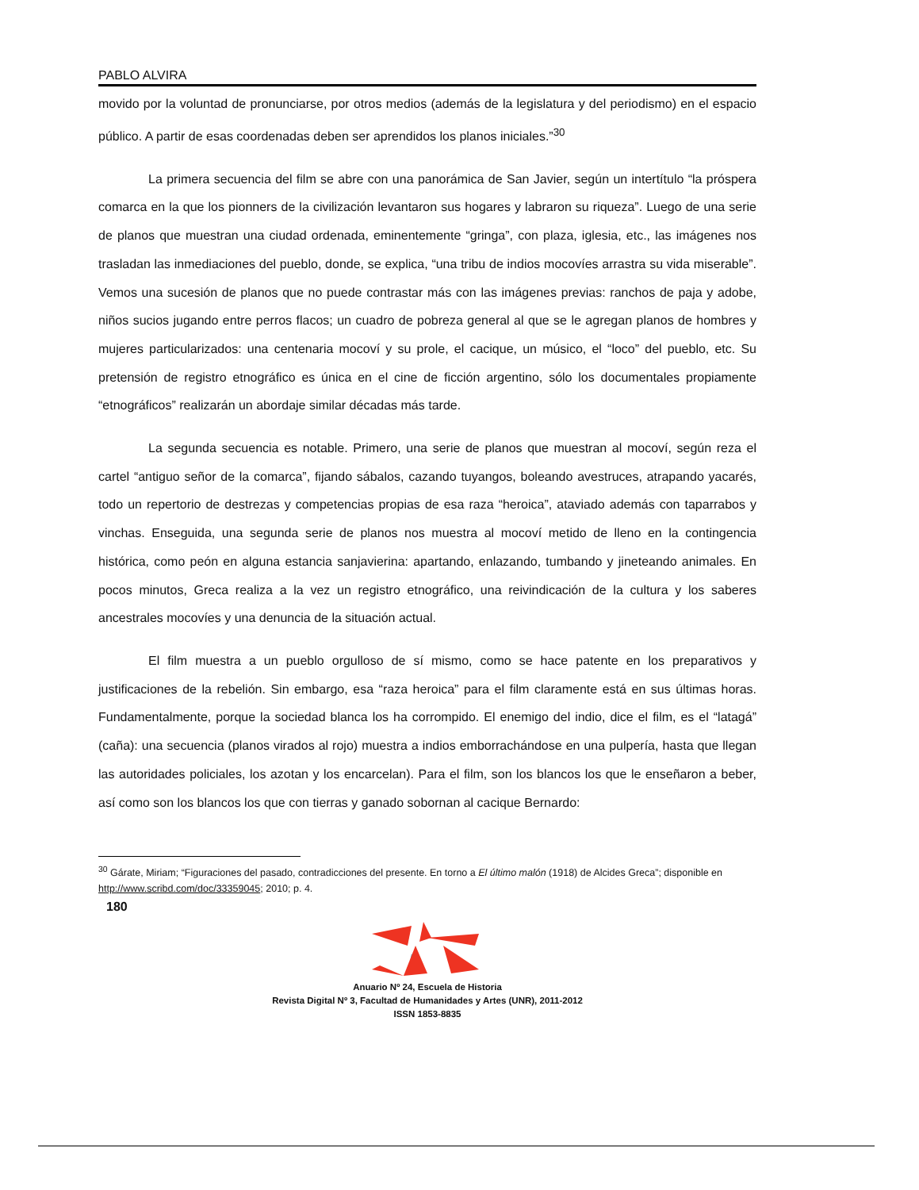PABLO ALVIRA
movido por la voluntad de pronunciarse, por otros medios (además de la legislatura y del periodismo) en el espacio público. A partir de esas coordenadas deben ser aprendidos los planos iniciales.”<sup>30</sup>
La primera secuencia del film se abre con una panorámica de San Javier, según un intertítulo “la próspera comarca en la que los pionners de la civilización levantaron sus hogares y labraron su riqueza”. Luego de una serie de planos que muestran una ciudad ordenada, eminentemente “gringa”, con plaza, iglesia, etc., las imágenes nos trasladan las inmediaciones del pueblo, donde, se explica, “una tribu de indios mocovíes arrastra su vida miserable”. Vemos una sucesión de planos que no puede contrastar más con las imágenes previas: ranchos de paja y adobe, niños sucios jugando entre perros flacos; un cuadro de pobreza general al que se le agregan planos de hombres y mujeres particularizados: una centenaria mocoví y su prole, el cacique, un músico, el “loco” del pueblo, etc. Su pretensión de registro etnográfico es única en el cine de ficción argentino, sólo los documentales propiamente “etnográficos” realizarán un abordaje similar décadas más tarde.
La segunda secuencia es notable. Primero, una serie de planos que muestran al mocoví, según reza el cartel “antiguo señor de la comarca”, fijando sábalos, cazando tuyangos, boleando avestruces, atrapando yacarés, todo un repertorio de destrezas y competencias propias de esa raza “heroica”, ataviado además con taparrabos y vinchas. Enseguida, una segunda serie de planos nos muestra al mocoví metido de lleno en la contingencia histórica, como peón en alguna estancia sanjavierina: apartando, enlazando, tumbando y jineteando animales. En pocos minutos, Greca realiza a la vez un registro etnográfico, una reivindicación de la cultura y los saberes ancestrales mocovíes y una denuncia de la situación actual.
El film muestra a un pueblo orgulloso de sí mismo, como se hace patente en los preparativos y justificaciones de la rebelión. Sin embargo, esa “raza heroica” para el film claramente está en sus últimas horas. Fundamentalmente, porque la sociedad blanca los ha corrompido. El enemigo del indio, dice el film, es el “latagá” (caña): una secuencia (planos virados al rojo) muestra a indios emborrachándose en una pulpería, hasta que llegan las autoridades policiales, los azotan y los encarcelan). Para el film, son los blancos los que le enseñaron a beber, así como son los blancos los que con tierras y ganado sobornan al cacique Bernardo:
<sup>30</sup> Gárate, Miriam; “Figuraciones del pasado, contradicciones del presente. En torno a El último malón (1918) de Alcides Greca”; disponible en http://www.scribd.com/doc/33359045; 2010; p. 4.
180
Anuario Nº 24, Escuela de Historia
Revista Digital Nº 3, Facultad de Humanidades y Artes (UNR), 2011-2012
ISSN 1853-8835